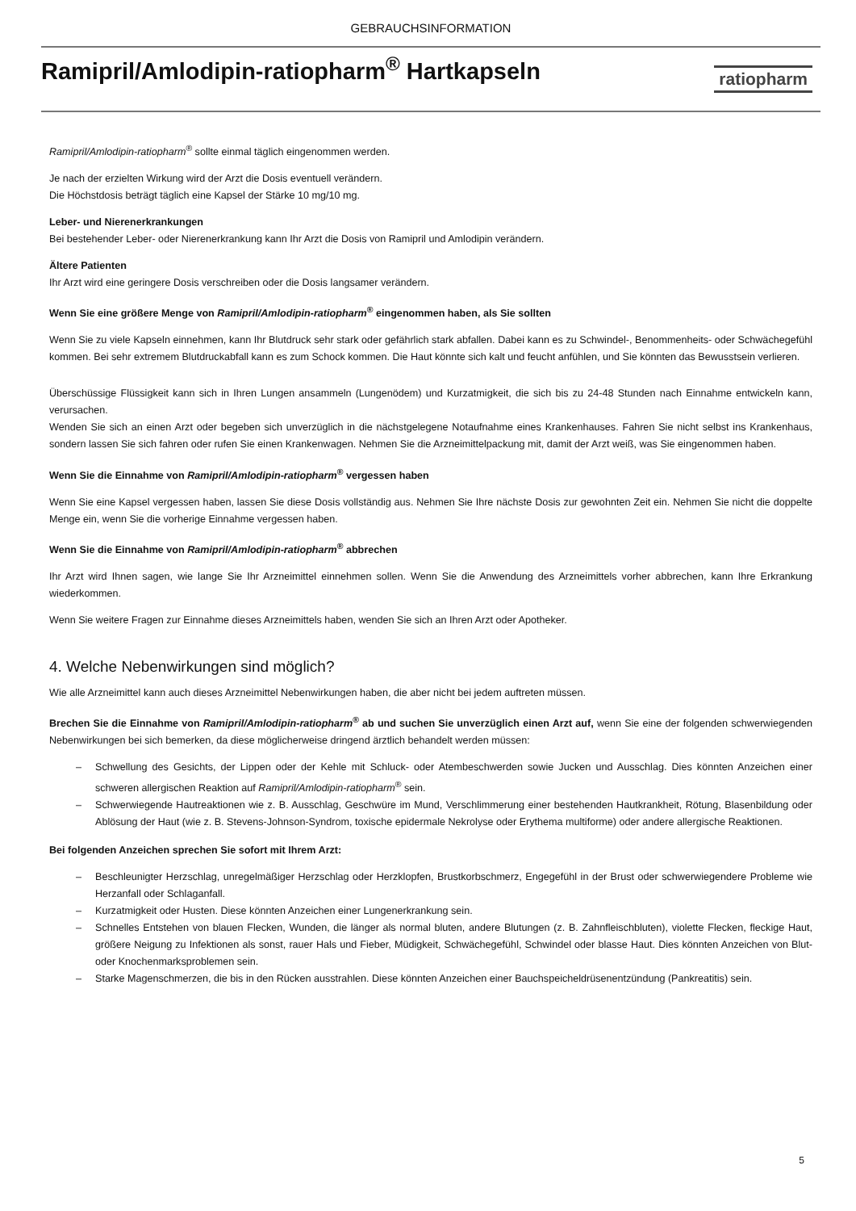GEBRAUCHSINFORMATION
Ramipril/Amlodipin-ratiopharm<sup>®</sup> Hartkapseln
ratiopharm
Ramipril/Amlodipin-ratiopharm<sup>®</sup> sollte einmal täglich eingenommen werden.
Je nach der erzielten Wirkung wird der Arzt die Dosis eventuell verändern.
Die Höchstdosis beträgt täglich eine Kapsel der Stärke 10 mg/10 mg.
Leber- und Nierenerkrankungen
Bei bestehender Leber- oder Nierenerkrankung kann Ihr Arzt die Dosis von Ramipril und Amlodipin verändern.
Ältere Patienten
Ihr Arzt wird eine geringere Dosis verschreiben oder die Dosis langsamer verändern.
Wenn Sie eine größere Menge von Ramipril/Amlodipin-ratiopharm<sup>®</sup> eingenommen haben, als Sie sollten
Wenn Sie zu viele Kapseln einnehmen, kann Ihr Blutdruck sehr stark oder gefährlich stark abfallen. Dabei kann es zu Schwindel-, Benommenheits- oder Schwächegefühl kommen. Bei sehr extremem Blutdruckabfall kann es zum Schock kommen. Die Haut könnte sich kalt und feucht anfühlen, und Sie könnten das Bewusstsein verlieren.
Überschüssige Flüssigkeit kann sich in Ihren Lungen ansammeln (Lungenödem) und Kurzatmigkeit, die sich bis zu 24-48 Stunden nach Einnahme entwickeln kann, verursachen.
Wenden Sie sich an einen Arzt oder begeben sich unverzüglich in die nächstgelegene Notaufnahme eines Krankenhauses. Fahren Sie nicht selbst ins Krankenhaus, sondern lassen Sie sich fahren oder rufen Sie einen Krankenwagen. Nehmen Sie die Arzneimittelpackung mit, damit der Arzt weiß, was Sie eingenommen haben.
Wenn Sie die Einnahme von Ramipril/Amlodipin-ratiopharm<sup>®</sup> vergessen haben
Wenn Sie eine Kapsel vergessen haben, lassen Sie diese Dosis vollständig aus. Nehmen Sie Ihre nächste Dosis zur gewohnten Zeit ein. Nehmen Sie nicht die doppelte Menge ein, wenn Sie die vorherige Einnahme vergessen haben.
Wenn Sie die Einnahme von Ramipril/Amlodipin-ratiopharm<sup>®</sup> abbrechen
Ihr Arzt wird Ihnen sagen, wie lange Sie Ihr Arzneimittel einnehmen sollen. Wenn Sie die Anwendung des Arzneimittels vorher abbrechen, kann Ihre Erkrankung wiederkommen.
Wenn Sie weitere Fragen zur Einnahme dieses Arzneimittels haben, wenden Sie sich an Ihren Arzt oder Apotheker.
4. Welche Nebenwirkungen sind möglich?
Wie alle Arzneimittel kann auch dieses Arzneimittel Nebenwirkungen haben, die aber nicht bei jedem auftreten müssen.
Brechen Sie die Einnahme von Ramipril/Amlodipin-ratiopharm<sup>®</sup> ab und suchen Sie unverzüglich einen Arzt auf, wenn Sie eine der folgenden schwerwiegenden Nebenwirkungen bei sich bemerken, da diese möglicherweise dringend ärztlich behandelt werden müssen:
– Schwellung des Gesichts, der Lippen oder der Kehle mit Schluck- oder Atembeschwerden sowie Jucken und Ausschlag. Dies könnten Anzeichen einer schweren allergischen Reaktion auf Ramipril/Amlodipin-ratiopharm<sup>®</sup> sein.
– Schwerwiegende Hautreaktionen wie z. B. Ausschlag, Geschwüre im Mund, Verschlimmerung einer bestehenden Hautkrankheit, Rötung, Blasenbildung oder Ablösung der Haut (wie z. B. Stevens-Johnson-Syndrom, toxische epidermale Nekrolyse oder Erythema multiforme) oder andere allergische Reaktionen.
Bei folgenden Anzeichen sprechen Sie sofort mit Ihrem Arzt:
– Beschleunigter Herzschlag, unregelmäßiger Herzschlag oder Herzklopfen, Brustkorbschmerz, Engegefühl in der Brust oder schwerwiegendere Probleme wie Herzanfall oder Schlaganfall.
– Kurzatmigkeit oder Husten. Diese könnten Anzeichen einer Lungenerkrankung sein.
– Schnelles Entstehen von blauen Flecken, Wunden, die länger als normal bluten, andere Blutungen (z. B. Zahnfleischbluten), violette Flecken, fleckige Haut, größere Neigung zu Infektionen als sonst, rauer Hals und Fieber, Müdigkeit, Schwächegefühl, Schwindel oder blasse Haut. Dies könnten Anzeichen von Blut- oder Knochenmarksproblemen sein.
– Starke Magenschmerzen, die bis in den Rücken ausstrahlen. Diese könnten Anzeichen einer Bauchspeicheldrüsenentzündung (Pankreatitis) sein.
5